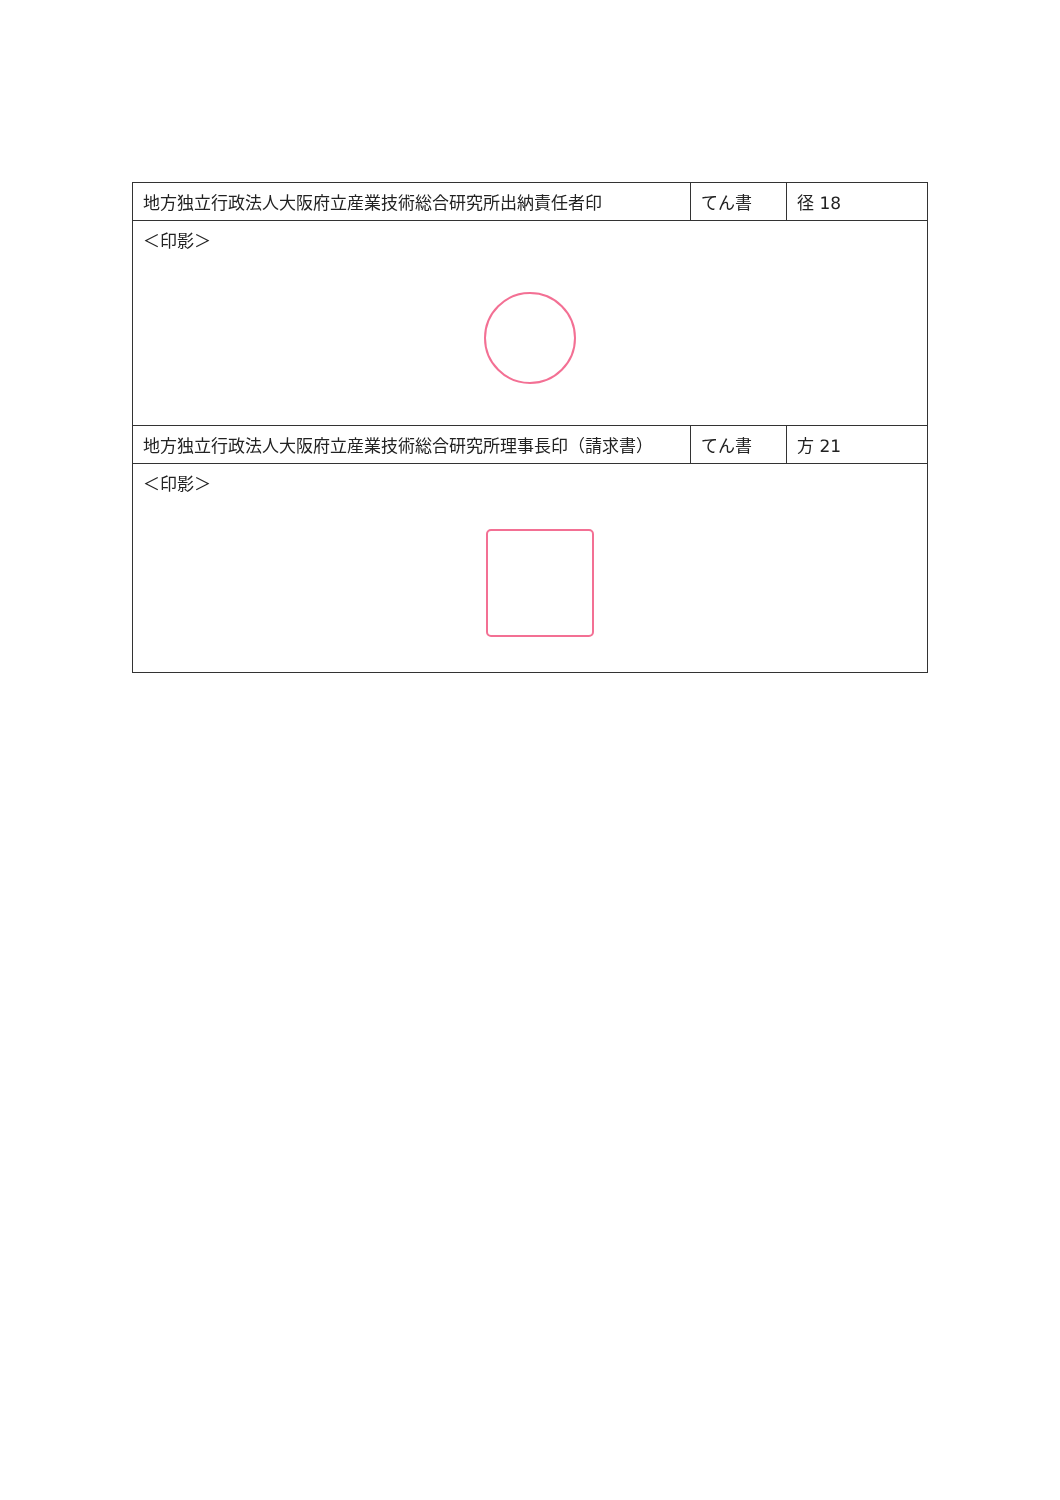| 地方独立行政法人大阪府立産業技術総合研究所出納責任者印 | てん書 | 径 18 |
| ＜印影＞ | | |
| 地方独立行政法人大阪府立産業技術総合研究所理事長印（請求書） | てん書 | 方 21 |
| ＜印影＞ | | |